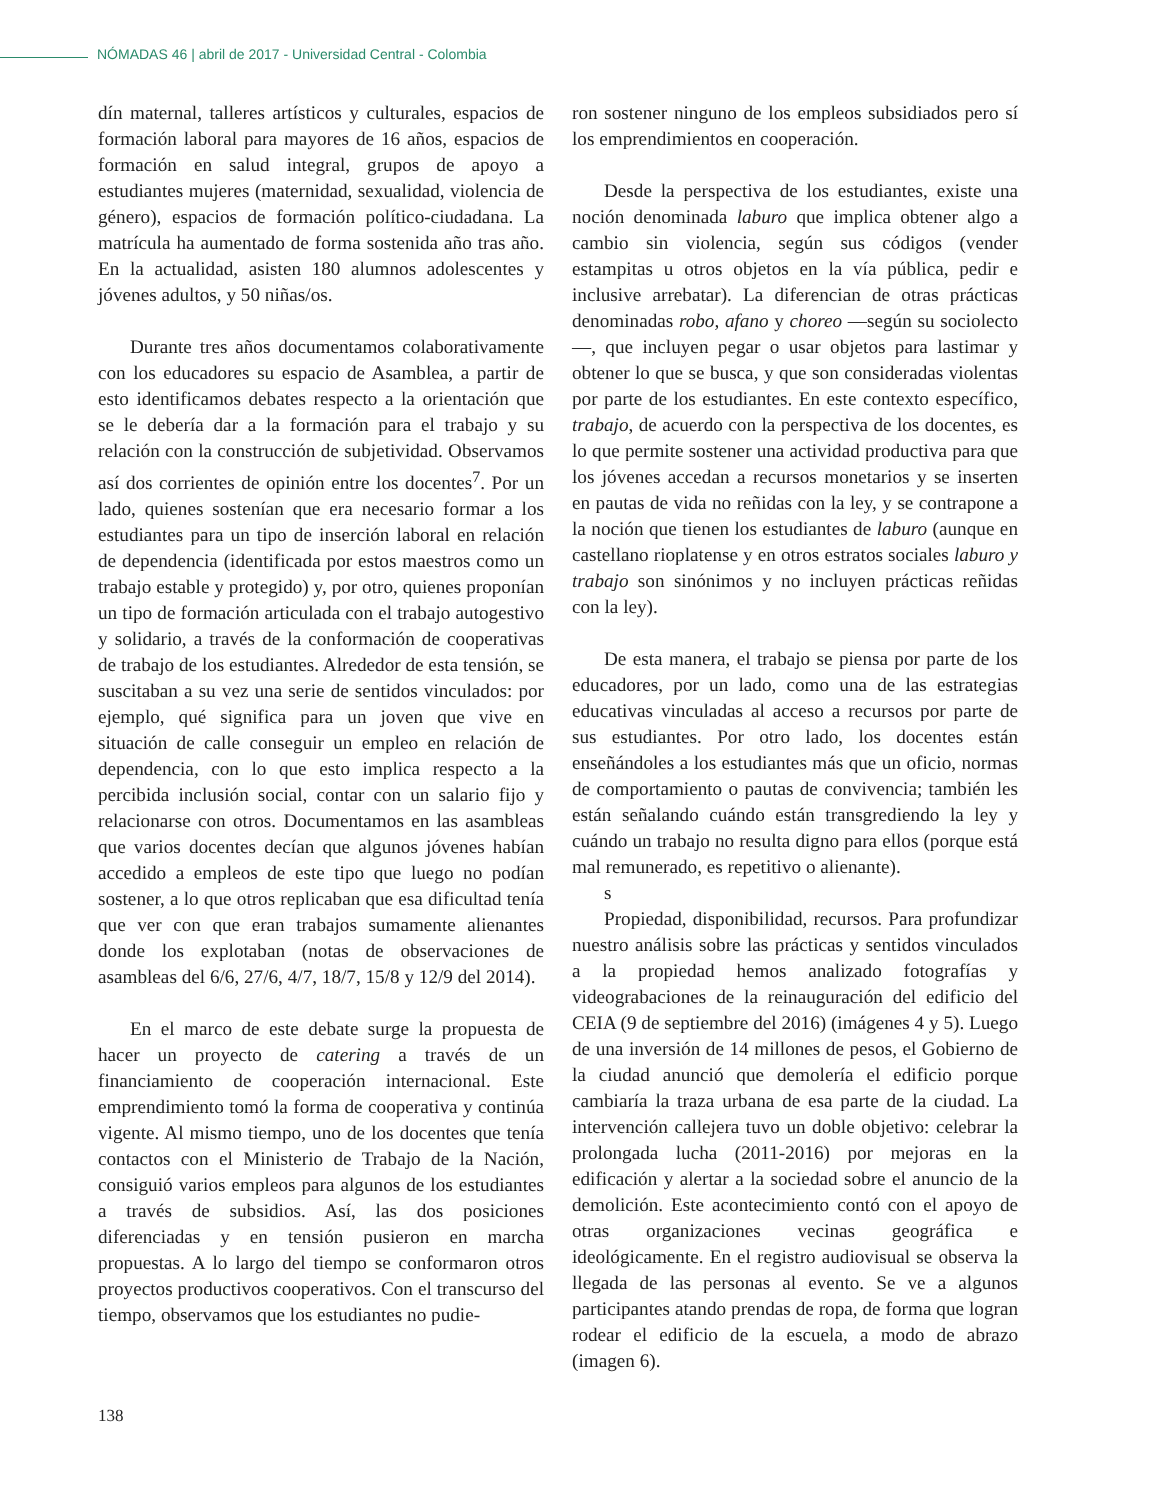NÓMADAS 46 | abril de 2017 - Universidad Central - Colombia
dín maternal, talleres artísticos y culturales, espacios de formación laboral para mayores de 16 años, espacios de formación en salud integral, grupos de apoyo a estudiantes mujeres (maternidad, sexualidad, violencia de género), espacios de formación político-ciudadana. La matrícula ha aumentado de forma sostenida año tras año. En la actualidad, asisten 180 alumnos adolescentes y jóvenes adultos, y 50 niñas/os.
Durante tres años documentamos colaborativamente con los educadores su espacio de Asamblea, a partir de esto identificamos debates respecto a la orientación que se le debería dar a la formación para el trabajo y su relación con la construcción de subjetividad. Observamos así dos corrientes de opinión entre los docentes<sup>7</sup>. Por un lado, quienes sostenían que era necesario formar a los estudiantes para un tipo de inserción laboral en relación de dependencia (identificada por estos maestros como un trabajo estable y protegido) y, por otro, quienes proponían un tipo de formación articulada con el trabajo autogestivo y solidario, a través de la conformación de cooperativas de trabajo de los estudiantes. Alrededor de esta tensión, se suscitaban a su vez una serie de sentidos vinculados: por ejemplo, qué significa para un joven que vive en situación de calle conseguir un empleo en relación de dependencia, con lo que esto implica respecto a la percibida inclusión social, contar con un salario fijo y relacionarse con otros. Documentamos en las asambleas que varios docentes decían que algunos jóvenes habían accedido a empleos de este tipo que luego no podían sostener, a lo que otros replicaban que esa dificultad tenía que ver con que eran trabajos sumamente alienantes donde los explotaban (notas de observaciones de asambleas del 6/6, 27/6, 4/7, 18/7, 15/8 y 12/9 del 2014).
En el marco de este debate surge la propuesta de hacer un proyecto de catering a través de un financiamiento de cooperación internacional. Este emprendimiento tomó la forma de cooperativa y continúa vigente. Al mismo tiempo, uno de los docentes que tenía contactos con el Ministerio de Trabajo de la Nación, consiguió varios empleos para algunos de los estudiantes a través de subsidios. Así, las dos posiciones diferenciadas y en tensión pusieron en marcha propuestas. A lo largo del tiempo se conformaron otros proyectos productivos cooperativos. Con el transcurso del tiempo, observamos que los estudiantes no pudie-
ron sostener ninguno de los empleos subsidiados pero sí los emprendimientos en cooperación.
Desde la perspectiva de los estudiantes, existe una noción denominada laburo que implica obtener algo a cambio sin violencia, según sus códigos (vender estampitas u otros objetos en la vía pública, pedir e inclusive arrebatar). La diferencian de otras prácticas denominadas robo, afano y choreo —según su sociolecto—, que incluyen pegar o usar objetos para lastimar y obtener lo que se busca, y que son consideradas violentas por parte de los estudiantes. En este contexto específico, trabajo, de acuerdo con la perspectiva de los docentes, es lo que permite sostener una actividad productiva para que los jóvenes accedan a recursos monetarios y se inserten en pautas de vida no reñidas con la ley, y se contrapone a la noción que tienen los estudiantes de laburo (aunque en castellano rioplatense y en otros estratos sociales laburo y trabajo son sinónimos y no incluyen prácticas reñidas con la ley).
De esta manera, el trabajo se piensa por parte de los educadores, por un lado, como una de las estrategias educativas vinculadas al acceso a recursos por parte de sus estudiantes. Por otro lado, los docentes están enseñándoles a los estudiantes más que un oficio, normas de comportamiento o pautas de convivencia; también les están señalando cuándo están transgrediendo la ley y cuándo un trabajo no resulta digno para ellos (porque está mal remunerado, es repetitivo o alienante).
s
Propiedad, disponibilidad, recursos. Para profundizar nuestro análisis sobre las prácticas y sentidos vinculados a la propiedad hemos analizado fotografías y videograbaciones de la reinauguración del edificio del CEIA (9 de septiembre del 2016) (imágenes 4 y 5). Luego de una inversión de 14 millones de pesos, el Gobierno de la ciudad anunció que demolería el edificio porque cambiaría la traza urbana de esa parte de la ciudad. La intervención callejera tuvo un doble objetivo: celebrar la prolongada lucha (2011-2016) por mejoras en la edificación y alertar a la sociedad sobre el anuncio de la demolición. Este acontecimiento contó con el apoyo de otras organizaciones vecinas geográfica e ideológicamente. En el registro audiovisual se observa la llegada de las personas al evento. Se ve a algunos participantes atando prendas de ropa, de forma que logran rodear el edificio de la escuela, a modo de abrazo (imagen 6).
138